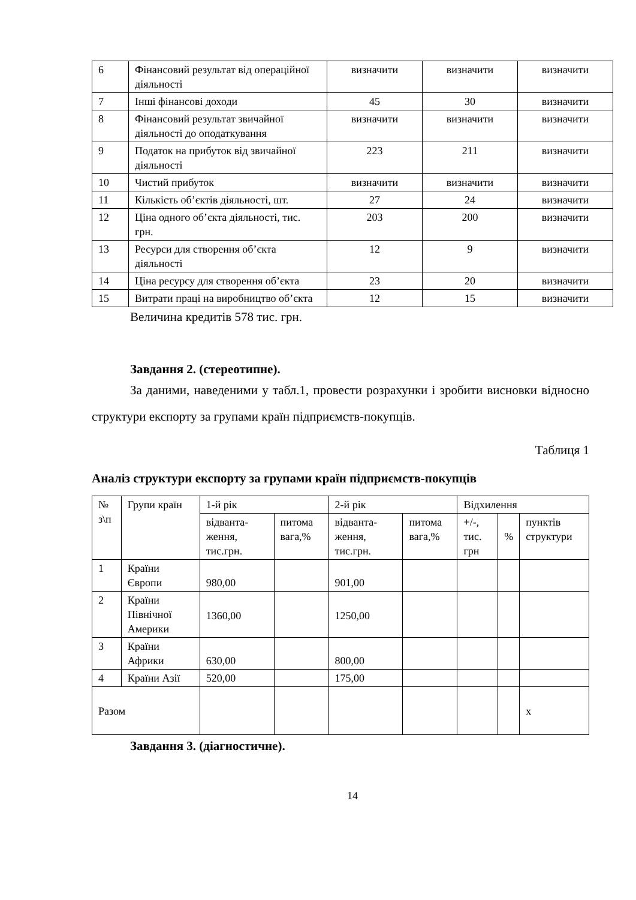| 6 | Фінансовий результат від операційної діяльності | визначити | визначити | визначити |
| 7 | Інші фінансові доходи | 45 | 30 | визначити |
| 8 | Фінансовий результат звичайної діяльності до оподаткування | визначити | визначити | визначити |
| 9 | Податок на прибуток від звичайної діяльності | 223 | 211 | визначити |
| 10 | Чистий прибуток | визначити | визначити | визначити |
| 11 | Кількість об’єктів діяльності, шт. | 27 | 24 | визначити |
| 12 | Ціна одного об’єкта діяльності, тис. грн. | 203 | 200 | визначити |
| 13 | Ресурси для створення об’єкта діяльності | 12 | 9 | визначити |
| 14 | Ціна ресурсу для створення об’єкта | 23 | 20 | визначити |
| 15 | Витрати праці на виробництво об’єкта | 12 | 15 | визначити |
Величина кредитів 578 тис. грн.
Завдання 2. (стереотипне).
За даними, наведеними у табл.1, провести розрахунки і зробити висновки відносно структури експорту за групами країн підприємств-покупців.
Таблиця 1
Аналіз структури експорту за групами країн підприємств-покупців
| № з\п | Групи країн | 1-й рік | | 2-й рік | | Відхилення | | |
| --- | --- | --- | --- | --- | --- | --- | --- | --- |
| | | відванта-жен­ня, тис.грн. | питома вага,% | відванта-жен­ня, тис.грн. | питома вага,% | +/-, тис. грн | % | пунктів структури |
| 1 | Країни Європи | 980,00 | | 901,00 | | | | |
| 2 | Країни Північної Америки | 1360,00 | | 1250,00 | | | | |
| 3 | Країни Африки | 630,00 | | 800,00 | | | | |
| 4 | Країни Азії | 520,00 | | 175,00 | | | | |
| Разом | | | | | | | | х |
Завдання 3. (діагностичне).
14